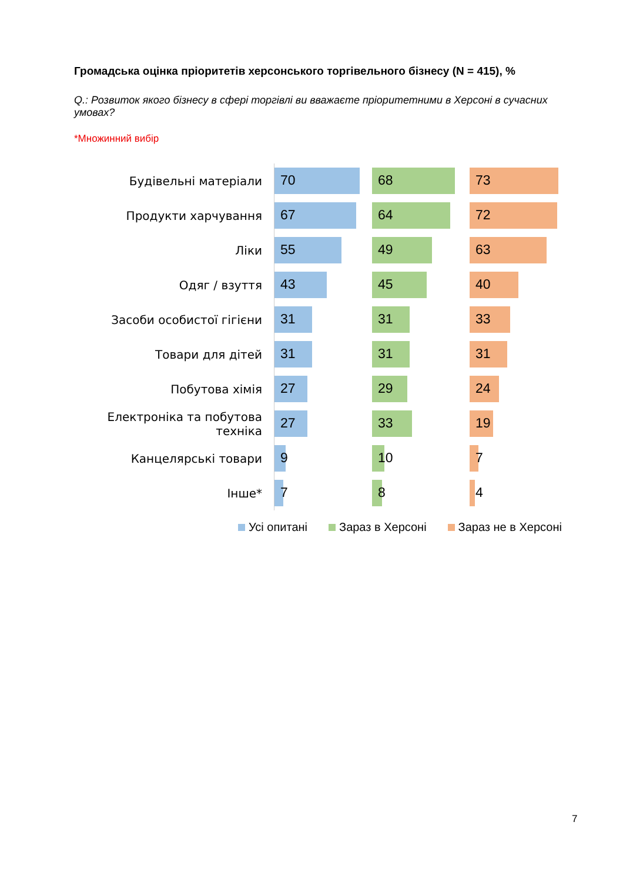Громадська оцінка пріоритетів херсонського торгівельного бізнесу (N = 415), %
Q.: Розвиток якого бізнесу в сфері торгівлі ви вважаєте пріоритетними в Херсоні в сучасних умовах?
*Множинний вибір
Будівельні матеріали
70
68
73
Продукти харчування
67
64
72
Ліки
55
49
63
Одяг / взуття
43
45
40
Засоби особистої гігієни
31
31
33
Товари для дітей
31
31
31
Побутова хімія
27
29
24
Електроніка та побутова техніка
27
33
19
Канцелярські товари
9
10
7
Інше*
7
8
4
Усі опитані Зараз в Херсоні Зараз не в Херсоні
7